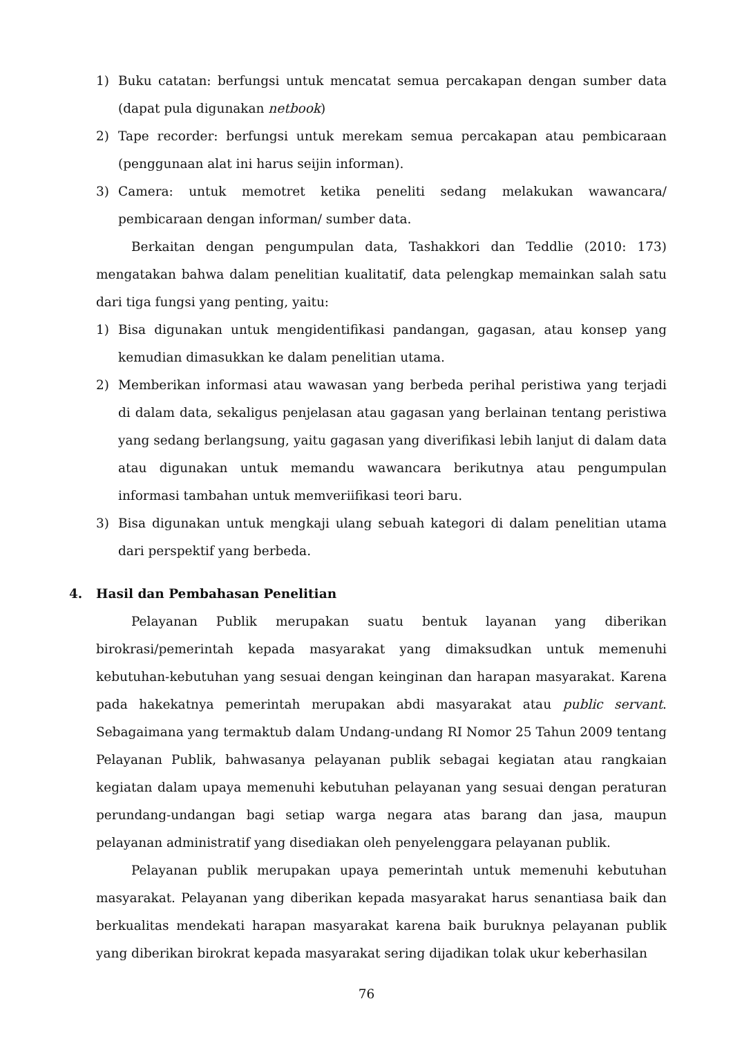1) Buku catatan: berfungsi untuk mencatat semua percakapan dengan sumber data (dapat pula digunakan netbook)
2) Tape recorder: berfungsi untuk merekam semua percakapan atau pembicaraan (penggunaan alat ini harus seijin informan).
3) Camera: untuk memotret ketika peneliti sedang melakukan wawancara/ pembicaraan dengan informan/ sumber data.
Berkaitan dengan pengumpulan data, Tashakkori dan Teddlie (2010: 173) mengatakan bahwa dalam penelitian kualitatif, data pelengkap memainkan salah satu dari tiga fungsi yang penting, yaitu:
1) Bisa digunakan untuk mengidentifikasi pandangan, gagasan, atau konsep yang kemudian dimasukkan ke dalam penelitian utama.
2) Memberikan informasi atau wawasan yang berbeda perihal peristiwa yang terjadi di dalam data, sekaligus penjelasan atau gagasan yang berlainan tentang peristiwa yang sedang berlangsung, yaitu gagasan yang diverifikasi lebih lanjut di dalam data atau digunakan untuk memandu wawancara berikutnya atau pengumpulan informasi tambahan untuk memveriifikasi teori baru.
3) Bisa digunakan untuk mengkaji ulang sebuah kategori di dalam penelitian utama dari perspektif yang berbeda.
4. Hasil dan Pembahasan Penelitian
Pelayanan Publik merupakan suatu bentuk layanan yang diberikan birokrasi/pemerintah kepada masyarakat yang dimaksudkan untuk memenuhi kebutuhan-kebutuhan yang sesuai dengan keinginan dan harapan masyarakat. Karena pada hakekatnya pemerintah merupakan abdi masyarakat atau public servant. Sebagaimana yang termaktub dalam Undang-undang RI Nomor 25 Tahun 2009 tentang Pelayanan Publik, bahwasanya pelayanan publik sebagai kegiatan atau rangkaian kegiatan dalam upaya memenuhi kebutuhan pelayanan yang sesuai dengan peraturan perundang-undangan bagi setiap warga negara atas barang dan jasa, maupun pelayanan administratif yang disediakan oleh penyelenggara pelayanan publik.
Pelayanan publik merupakan upaya pemerintah untuk memenuhi kebutuhan masyarakat. Pelayanan yang diberikan kepada masyarakat harus senantiasa baik dan berkualitas mendekati harapan masyarakat karena baik buruknya pelayanan publik yang diberikan birokrat kepada masyarakat sering dijadikan tolak ukur keberhasilan
76